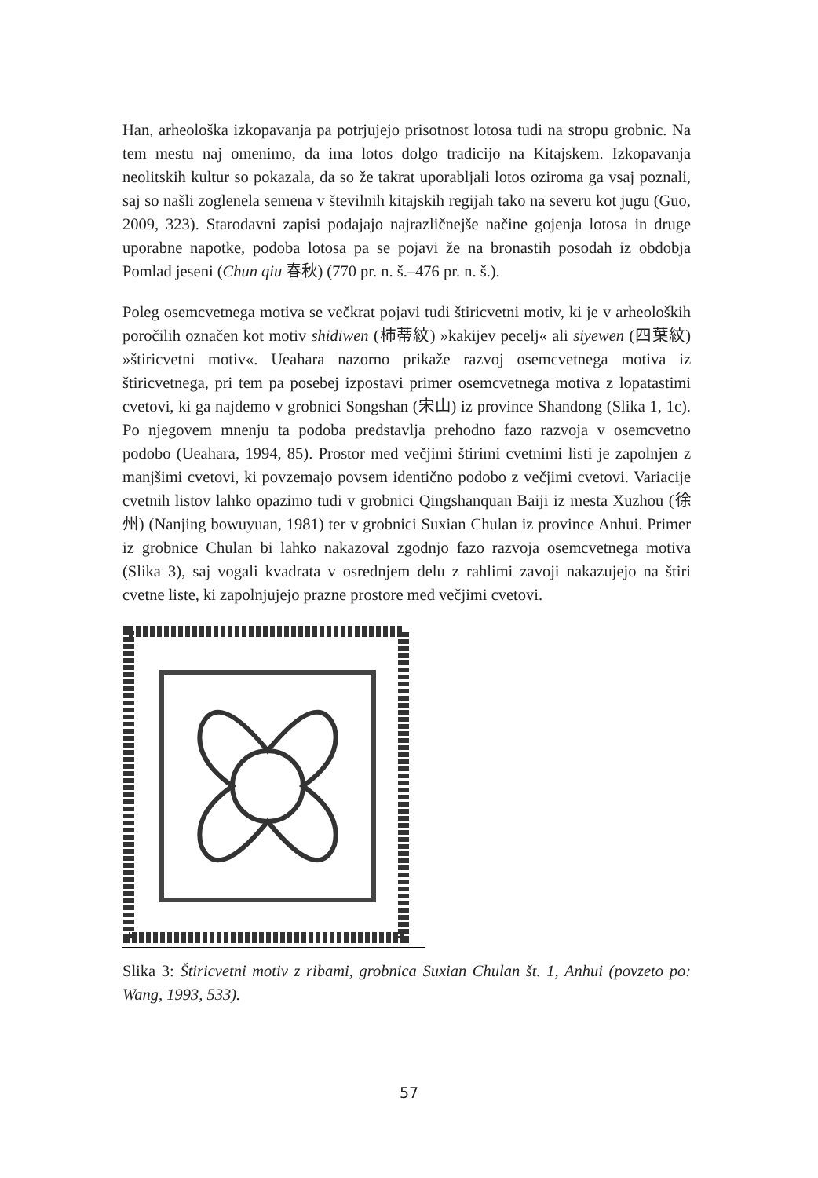Han, arheološka izkopavanja pa potrjujejo prisotnost lotosa tudi na stropu grobnic. Na tem mestu naj omenimo, da ima lotos dolgo tradicijo na Kitajskem. Izkopavanja neolitskih kultur so pokazala, da so že takrat uporabljali lotos oziroma ga vsaj poznali, saj so našli zoglenela semena v številnih kitajskih regijah tako na severu kot jugu (Guo, 2009, 323). Starodavni zapisi podajajo najrazličnejše načine gojenja lotosa in druge uporabne napotke, podoba lotosa pa se pojavi že na bronastih posodah iz obdobja Pomlad jeseni (Chun qiu 春秋) (770 pr. n. š.–476 pr. n. š.).
Poleg osemcvetnega motiva se večkrat pojavi tudi štiricvetni motiv, ki je v arheoloških poročilih označen kot motiv shidiwen (柿蒂紋) »kakijev pecelj« ali siyewen (四葉紋) »štiricvetni motiv«. Ueahara nazorno prikaže razvoj osemcvetnega motiva iz štiricvetnega, pri tem pa posebej izpostavi primer osemcvetnega motiva z lopatastimi cvetovi, ki ga najdemo v grobnici Songshan (宋山) iz province Shandong (Slika 1, 1c). Po njegovem mnenju ta podoba predstavlja prehodno fazo razvoja v osemcvetno podobo (Ueahara, 1994, 85). Prostor med večjimi štirimi cvetnimi listi je zapolnjen z manjšimi cvetovi, ki povzemajo povsem identično podobo z večjimi cvetovi. Variacije cvetnih listov lahko opazimo tudi v grobnici Qingshanquan Baiji iz mesta Xuzhou (徐州) (Nanjing bowuyuan, 1981) ter v grobnici Suxian Chulan iz province Anhui. Primer iz grobnice Chulan bi lahko nakazoval zgodnjo fazo razvoja osemcvetnega motiva (Slika 3), saj vogali kvadrata v osrednjem delu z rahlimi zavoji nakazujejo na štiri cvetne liste, ki zapolnjujejo prazne prostore med večjimi cvetovi.
Slika 3: Štiricvetni motiv z ribami, grobnica Suxian Chulan št. 1, Anhui (povzeto po: Wang, 1993, 533).
57